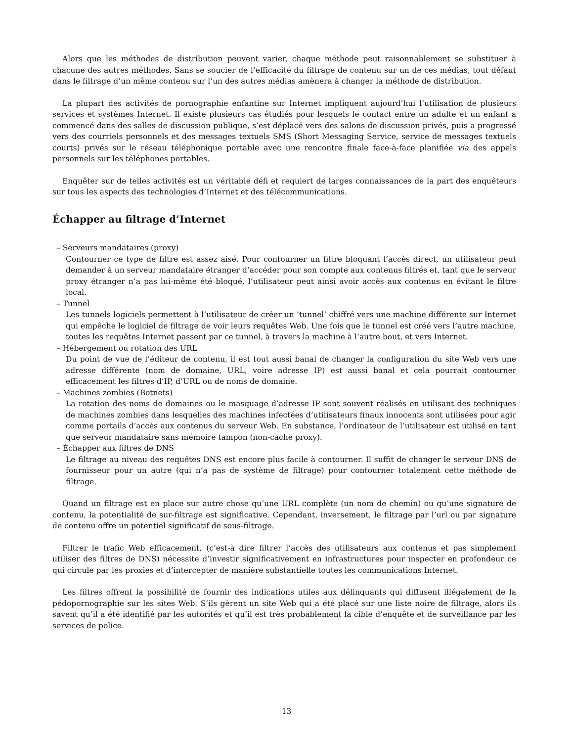Alors que les méthodes de distribution peuvent varier, chaque méthode peut raisonnablement se substituer à chacune des autres méthodes. Sans se soucier de l’efficacité du filtrage de contenu sur un de ces médias, tout défaut dans le filtrage d’un même contenu sur l’un des autres médias amènera à changer la méthode de distribution.
La plupart des activités de pornographie enfantine sur Internet impliquent aujourd’hui l’utilisation de plusieurs services et systèmes Internet. Il existe plusieurs cas étudiés pour lesquels le contact entre un adulte et un enfant a commencé dans des salles de discussion publique, s’est déplacé vers des salons de discussion privés, puis a progressé vers des courriels personnels et des messages textuels SMS (Short Messaging Service, service de messages textuels courts) privés sur le réseau téléphonique portable avec une rencontre finale face-à-face planifiée via des appels personnels sur les téléphones portables.
Enquêter sur de telles activités est un véritable défi et requiert de larges connaissances de la part des enquêteurs sur tous les aspects des technologies d’Internet et des télécommunications.
Échapper au filtrage d’Internet
– Serveurs mandataires (proxy)
Contourner ce type de filtre est assez aisé. Pour contourner un filtre bloquant l’accès direct, un utilisateur peut demander à un serveur mandataire étranger d’accéder pour son compte aux contenus filtrés et, tant que le serveur proxy étranger n’a pas lui-même été bloqué, l’utilisateur peut ainsi avoir accès aux contenus en évitant le filtre local.
– Tunnel
Les tunnels logiciels permettent à l’utilisateur de créer un ’tunnel’ chiffré vers une machine différente sur Internet qui empêche le logiciel de filtrage de voir leurs requêtes Web. Une fois que le tunnel est créé vers l’autre machine, toutes les requêtes Internet passent par ce tunnel, à travers la machine à l’autre bout, et vers Internet.
– Hébergement ou rotation des URL
Du point de vue de l’éditeur de contenu, il est tout aussi banal de changer la configuration du site Web vers une adresse différente (nom de domaine, URL, voire adresse IP) est aussi banal et cela pourrait contourner efficacement les filtres d’IP, d’URL ou de noms de domaine.
– Machines zombies (Botnets)
La rotation des noms de domaines ou le masquage d’adresse IP sont souvent réalisés en utilisant des techniques de machines zombies dans lesquelles des machines infectées d’utilisateurs finaux innocents sont utilisées pour agir comme portails d’accès aux contenus du serveur Web. En substance, l’ordinateur de l’utilisateur est utilisé en tant que serveur mandataire sans mémoire tampon (non-cache proxy).
– Échapper aux filtres de DNS
Le filtrage au niveau des requêtes DNS est encore plus facile à contourner. Il suffit de changer le serveur DNS de fournisseur pour un autre (qui n’a pas de système de filtrage) pour contourner totalement cette méthode de filtrage.
Quand un filtrage est en place sur autre chose qu’une URL complète (un nom de chemin) ou qu’une signature de contenu, la potentialité de sur-filtrage est significative. Cependant, inversement, le filtrage par l’url ou par signature de contenu offre un potentiel significatif de sous-filtrage.
Filtrer le trafic Web efficacement, (c’est-à dire filtrer l’accès des utilisateurs aux contenus et pas simplement utiliser des filtres de DNS) nécessite d’investir significativement en infrastructures pour inspecter en profondeur ce qui circule par les proxies et d’intercepter de manière substantielle toutes les communications Internet.
Les filtres offrent la possibilité de fournir des indications utiles aux délinquants qui diffusent illégalement de la pédopornographie sur les sites Web. S’ils gèrent un site Web qui a été placé sur une liste noire de filtrage, alors ils savent qu’il a été identifié par les autorités et qu’il est très probablement la cible d’enquête et de surveillance par les services de police.
13